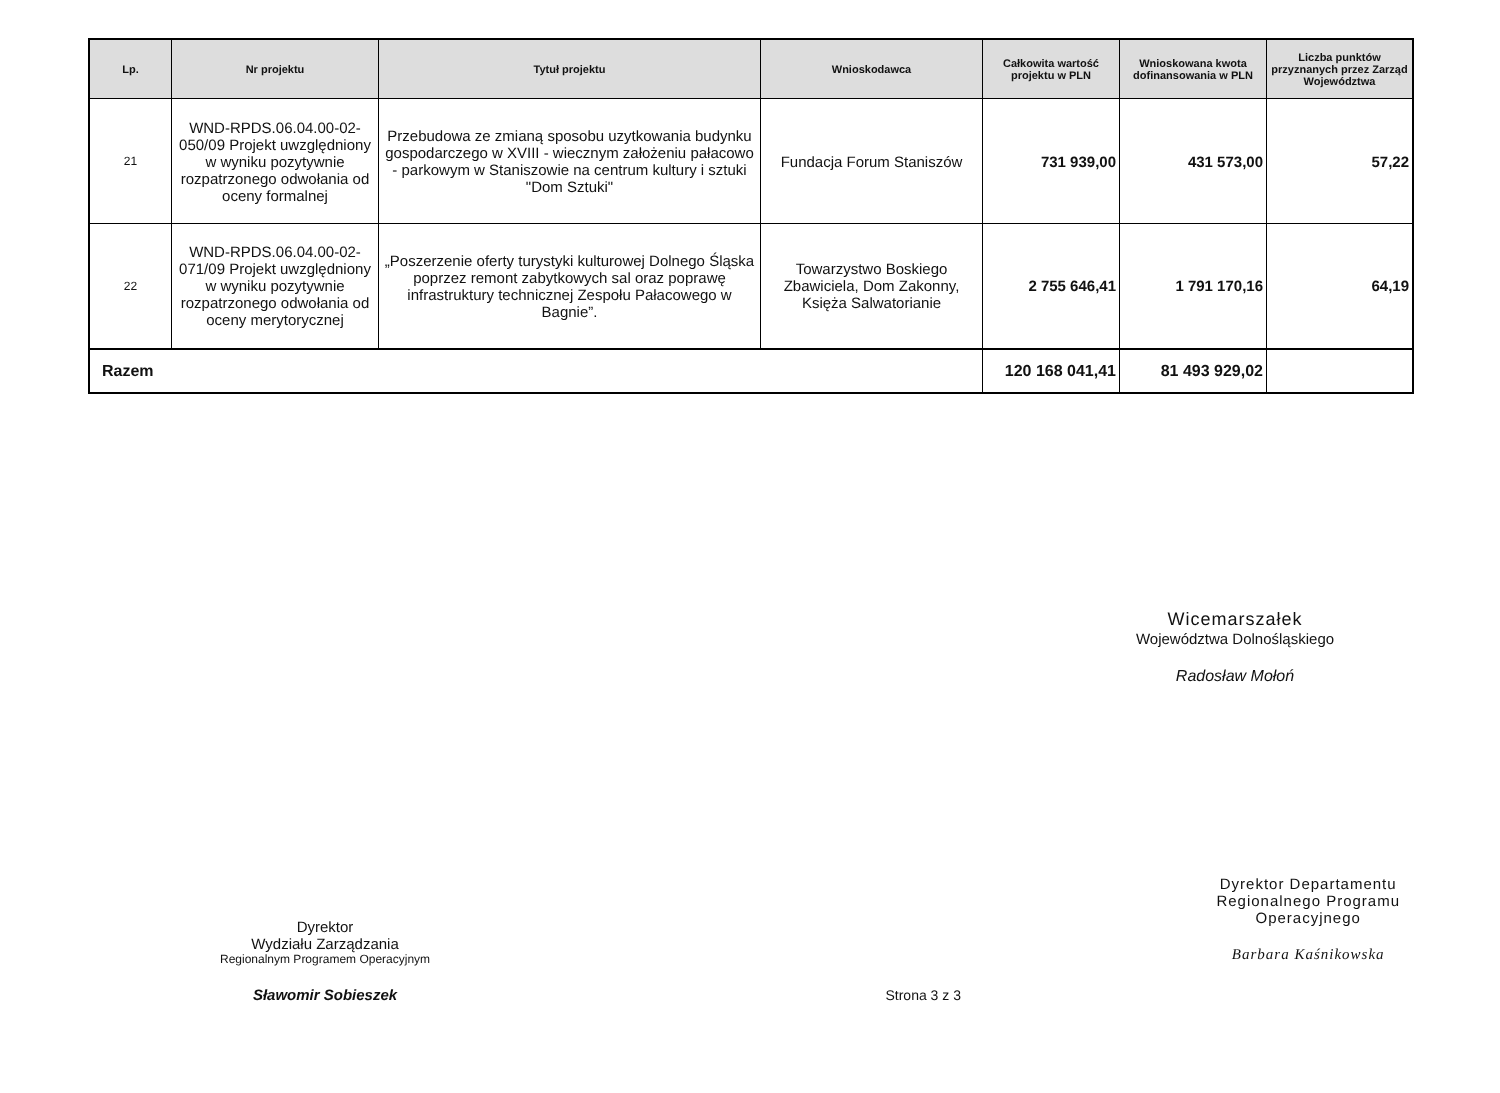| Lp. | Nr projektu | Tytuł projektu | Wnioskodawca | Całkowita wartość projektu w PLN | Wnioskowana kwota dofinansowania w PLN | Liczba punktów przyznanych przez Zarząd Województwa |
| --- | --- | --- | --- | --- | --- | --- |
| 21 | WND-RPDS.06.04.00-02-050/09 Projekt uwzględniony w wyniku pozytywnie rozpatrzonego odwołania od oceny formalnej | Przebudowa ze zmianą sposobu uzytkowania budynku gospodarczego w XVIII - wiecznym założeniu pałacowo - parkowym w Staniszowie na centrum kultury i sztuki "Dom Sztuki" | Fundacja Forum Staniszów | 731 939,00 | 431 573,00 | 57,22 |
| 22 | WND-RPDS.06.04.00-02-071/09 Projekt uwzględniony w wyniku pozytywnie rozpatrzonego odwołania od oceny merytorycznej | „Poszerzenie oferty turystyki kulturowej Dolnego Śląska poprzez remont zabytkowych sal oraz poprawę infrastruktury technicznej Zespołu Pałacowego w Bagnie”. | Towarzystwo Boskiego Zbawiciela, Dom Zakonny, Księża Salwatorianie | 2 755 646,41 | 1 791 170,16 | 64,19 |
| Razem | | | | 120 168 041,41 | 81 493 929,02 | |
Wicemarszałek
Województwa Dolnośląskiego
Radosław Mołoń
Dyrektor
Wydziału Zarządzania
Regionalnym Programem Operacyjnym
Sławomir Sobieszek
Strona 3 z 3
Dyrektor Departamentu
Regionalnego Programu
Operacyjnego
Barbara Kaśnikowska